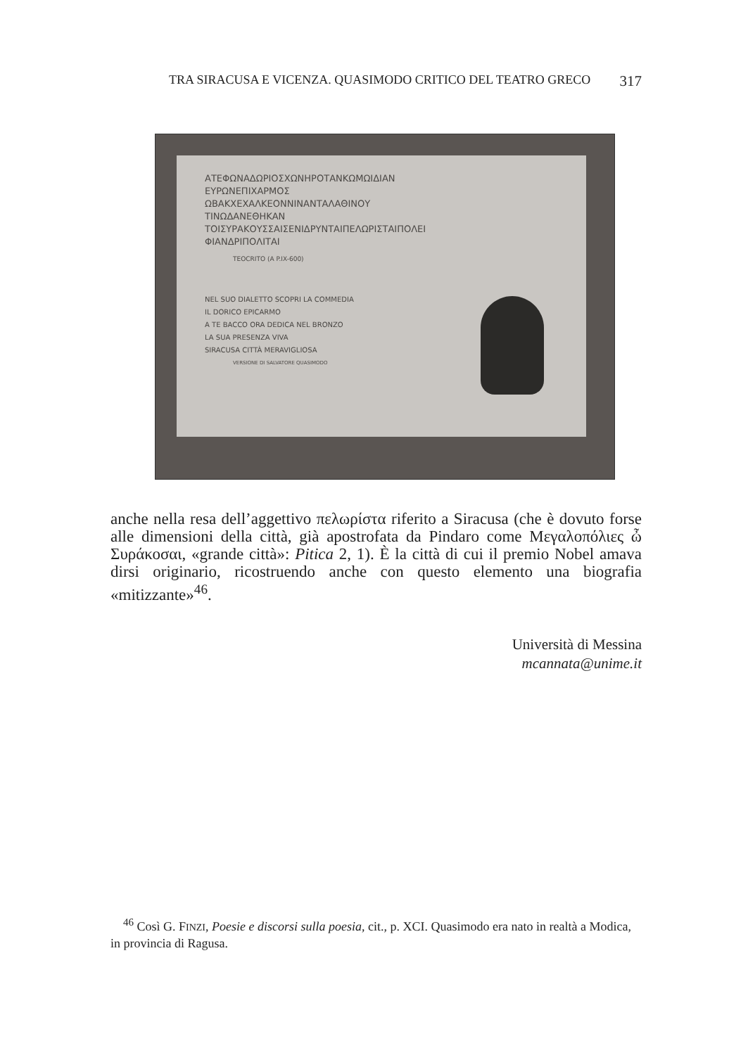TRA SIRACUSA E VICENZA. QUASIMODO CRITICO DEL TEATRO GRECO 317
ΑΤΕΦΩΝΑΔΩΡΙΟΣΧΩΝΗΡΟΤΑΝΚΩΜΩΙΔΙΑΝ
ΕΥΡΩΝΕΠΙΧΑΡΜΟΣ
ΩΒΑΚΧΕΧΑΛΚΕΟΝΝΙΝΑΝΤΑΛΑΘΙΝΟΥ
ΤΙΝΩΔΑΝΕΘΗΚΑΝ
ΤΟΙΣΥΡΑΚΟΥΣΣΑΙΣΕΝΙΔΡΥΝΤΑΙΠΕΛΩΡΙΣΤΑΙΠΟΛΕΙ
ΦΙΑΝΔΡΙΠΟΛΙΤΑΙ
TEOCRITO (A P.IX-600)
NEL SUO DIALETTO SCOPRI LA COMMEDIA
IL DORICO EPICARMO
A TE BACCO ORA DEDICA NEL BRONZO
LA SUA PRESENZA VIVA
SIRACUSA CITTÀ MERAVIGLIOSA
VERSIONE DI SALVATORE QUASIMODO
anche nella resa dell’aggettivo πελωρίστα riferito a Siracusa (che è dovuto forse alle dimensioni della città, già apostrofata da Pindaro come Μεγαλοπόλιες ὦ Συράκοσαι, «grande città»: Pitica 2, 1). È la città di cui il premio Nobel amava dirsi originario, ricostruendo anche con questo elemento una biografia «mitizzante»<sup>46</sup>.
Università di Messina
mcannata@unime.it
<sup>46</sup> Così G. FINZI, Poesie e discorsi sulla poesia, cit., p. XCI. Quasimodo era nato in realtà a Modica, in provincia di Ragusa.